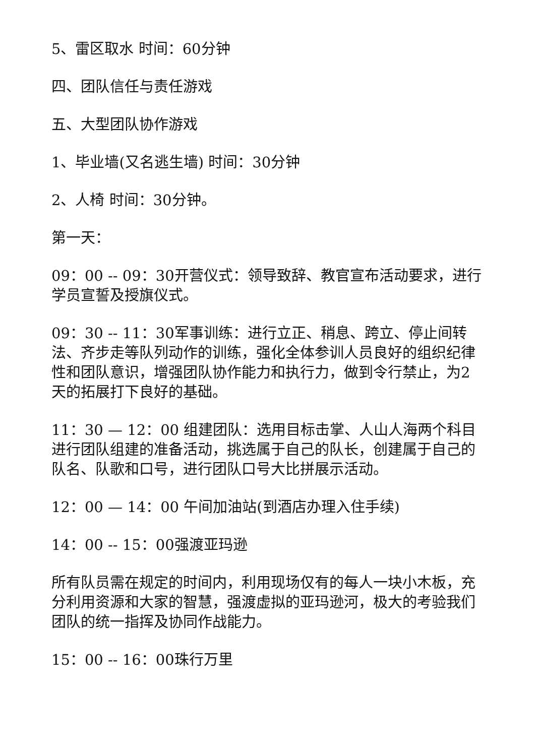5、雷区取水 时间：60分钟
四、团队信任与责任游戏
五、大型团队协作游戏
1、毕业墙(又名逃生墙) 时间：30分钟
2、人椅 时间：30分钟。
第一天：
09：00 -- 09：30开营仪式：领导致辞、教官宣布活动要求，进行学员宣誓及授旗仪式。
09：30 -- 11：30军事训练：进行立正、稍息、跨立、停止间转法、齐步走等队列动作的训练，强化全体参训人员良好的组织纪律性和团队意识，增强团队协作能力和执行力，做到令行禁止，为2天的拓展打下良好的基础。
11：30 — 12：00 组建团队：选用目标击掌、人山人海两个科目进行团队组建的准备活动，挑选属于自己的队长，创建属于自己的队名、队歌和口号，进行团队口号大比拼展示活动。
12：00 — 14：00 午间加油站(到酒店办理入住手续)
14：00 -- 15：00强渡亚玛逊
所有队员需在规定的时间内，利用现场仅有的每人一块小木板，充分利用资源和大家的智慧，强渡虚拟的亚玛逊河，极大的考验我们团队的统一指挥及协同作战能力。
15：00 -- 16：00珠行万里